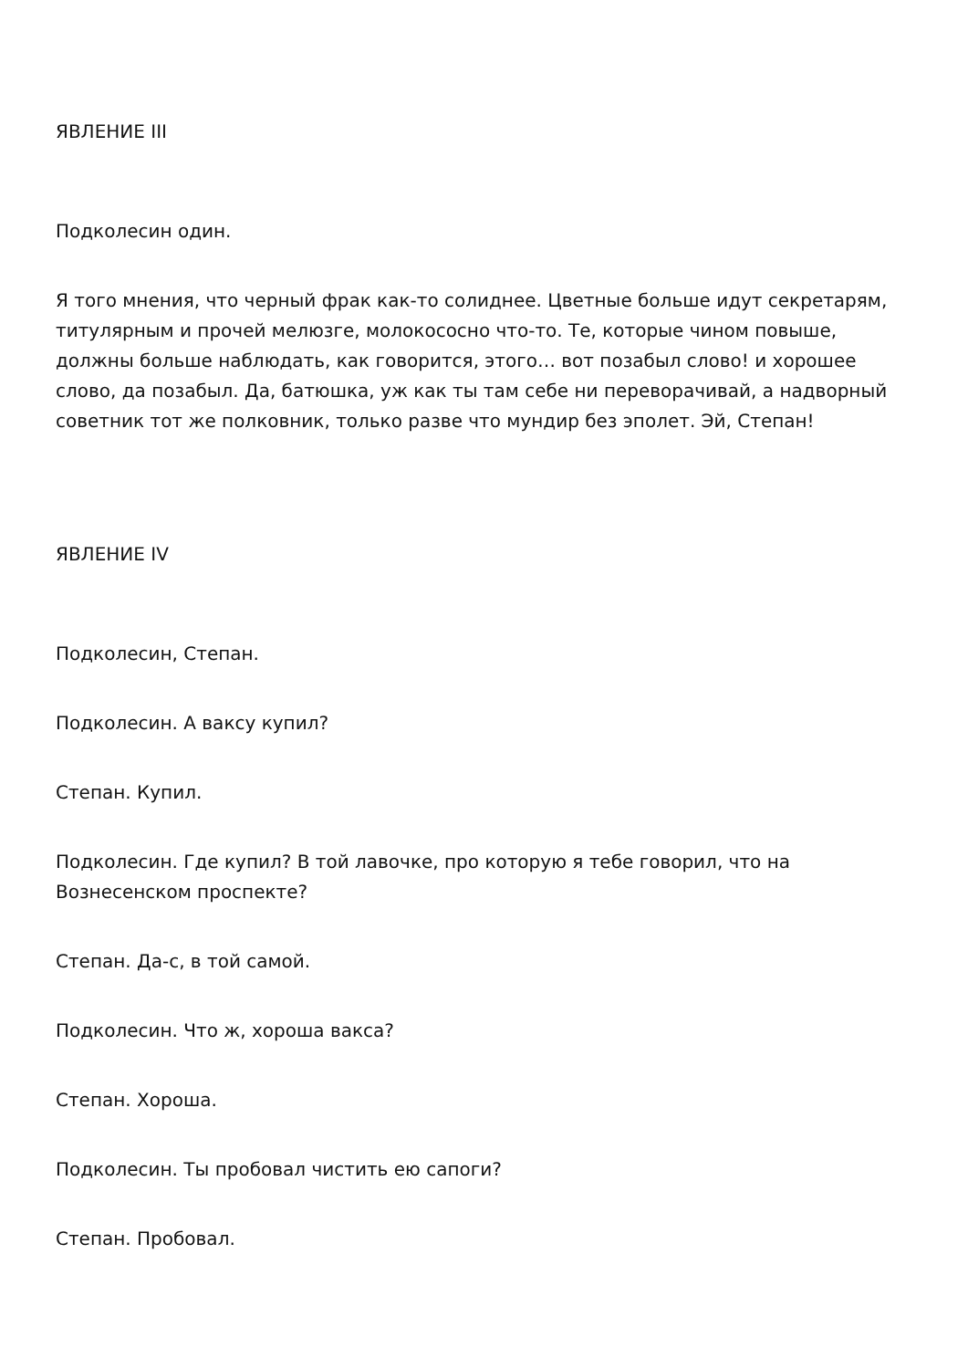ЯВЛЕНИЕ III
Подколесин один.
Я того мнения, что черный фрак как-то солиднее. Цветные больше идут секретарям, титулярным и прочей мелюзге, молокососно что-то. Те, которые чином повыше, должны больше наблюдать, как говорится, этого… вот позабыл слово! и хорошее слово, да позабыл. Да, батюшка, уж как ты там себе ни переворачивай, а надворный советник тот же полковник, только разве что мундир без эполет. Эй, Степан!
ЯВЛЕНИЕ IV
Подколесин, Степан.
Подколесин. А ваксу купил?
Степан. Купил.
Подколесин. Где купил? В той лавочке, про которую я тебе говорил, что на Вознесенском проспекте?
Степан. Да-с, в той самой.
Подколесин. Что ж, хороша вакса?
Степан. Хороша.
Подколесин. Ты пробовал чистить ею сапоги?
Степан. Пробовал.